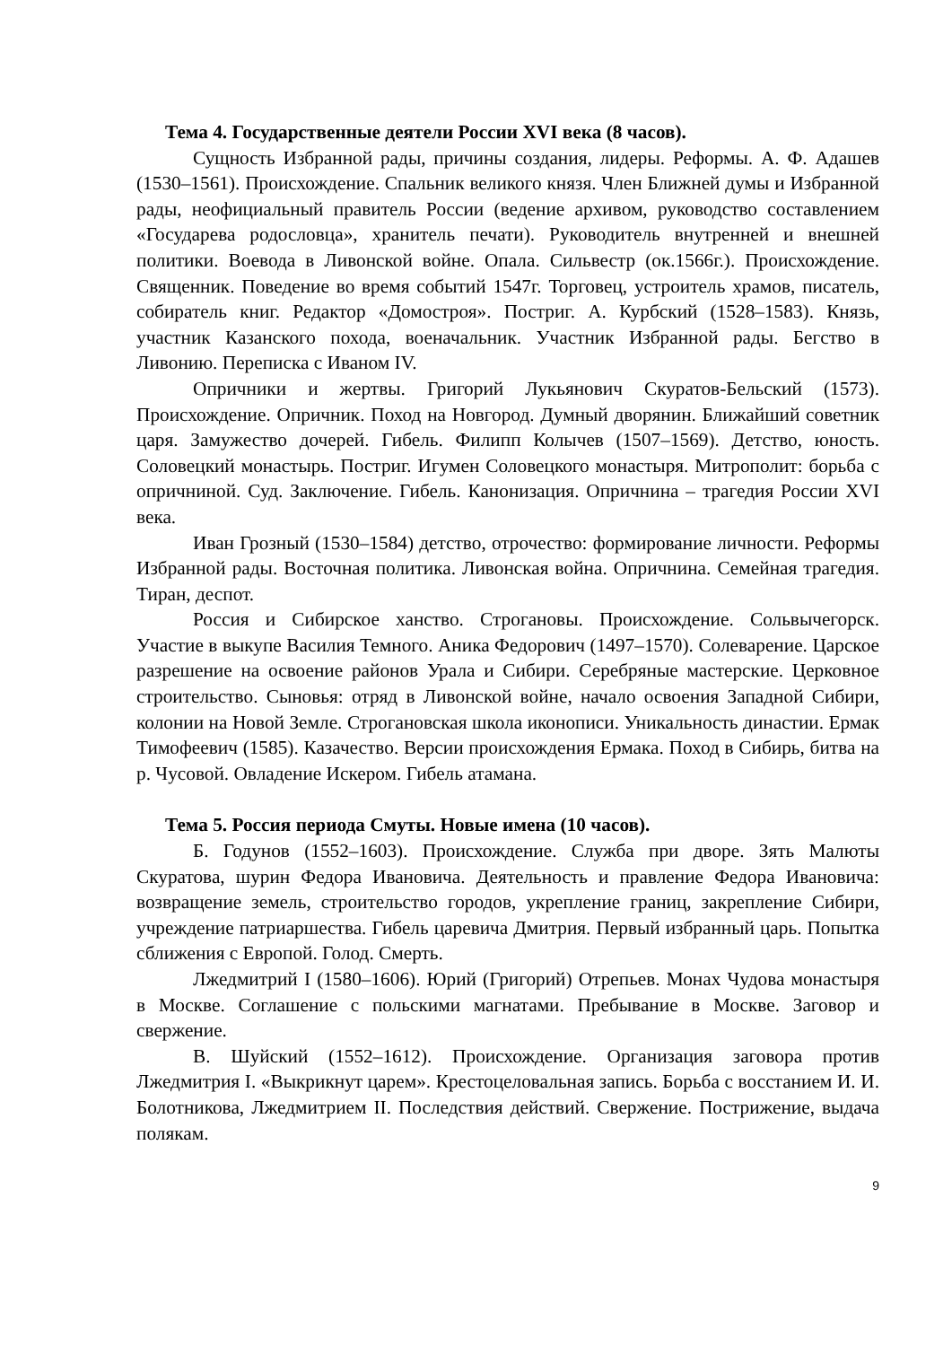Тема 4. Государственные деятели России XVI века (8 часов).
Сущность Избранной рады, причины создания, лидеры. Реформы. А. Ф. Адашев (1530–1561). Происхождение. Спальник великого князя. Член Ближней думы и Избранной рады, неофициальный правитель России (ведение архивом, руководство составлением «Государева родословца», хранитель печати). Руководитель внутренней и внешней политики. Воевода в Ливонской войне. Опала. Сильвестр (ок.1566г.). Происхождение. Священник. Поведение во время событий 1547г. Торговец, устроитель храмов, писатель, собиратель книг. Редактор «Домостроя». Постриг. А. Курбский (1528–1583). Князь, участник Казанского похода, военачальник. Участник Избранной рады. Бегство в Ливонию. Переписка с Иваном IV.
Опричники и жертвы. Григорий Лукьянович Скуратов-Бельский (1573). Происхождение. Опричник. Поход на Новгород. Думный дворянин. Ближайший советник царя. Замужество дочерей. Гибель. Филипп Колычев (1507–1569). Детство, юность. Соловецкий монастырь. Постриг. Игумен Соловецкого монастыря. Митрополит: борьба с опричниной. Суд. Заключение. Гибель. Канонизация. Опричнина – трагедия России XVI века.
Иван Грозный (1530–1584) детство, отрочество: формирование личности. Реформы Избранной рады. Восточная политика. Ливонская война. Опричнина. Семейная трагедия. Тиран, деспот.
Россия и Сибирское ханство. Строгановы. Происхождение. Сольвычегорск. Участие в выкупе Василия Темного. Аника Федорович (1497–1570). Солеварение. Царское разрешение на освоение районов Урала и Сибири. Серебряные мастерские. Церковное строительство. Сыновья: отряд в Ливонской войне, начало освоения Западной Сибири, колонии на Новой Земле. Строгановская школа иконописи. Уникальность династии. Ермак Тимофеевич (1585). Казачество. Версии происхождения Ермака. Поход в Сибирь, битва на р. Чусовой. Овладение Искером. Гибель атамана.
Тема 5. Россия периода Смуты. Новые имена (10 часов).
Б. Годунов (1552–1603). Происхождение. Служба при дворе. Зять Малюты Скуратова, шурин Федора Ивановича. Деятельность и правление Федора Ивановича: возвращение земель, строительство городов, укрепление границ, закрепление Сибири, учреждение патриаршества. Гибель царевича Дмитрия. Первый избранный царь. Попытка сближения с Европой. Голод. Смерть.
Лжедмитрий I (1580–1606). Юрий (Григорий) Отрепьев. Монах Чудова монастыря в Москве. Соглашение с польскими магнатами. Пребывание в Москве. Заговор и свержение.
В. Шуйский (1552–1612). Происхождение. Организация заговора против Лжедмитрия I. «Выкрикнут царем». Крестоцеловальная запись. Борьба с восстанием И. И. Болотникова, Лжедмитрием II. Последствия действий. Свержение. Пострижение, выдача полякам.
9